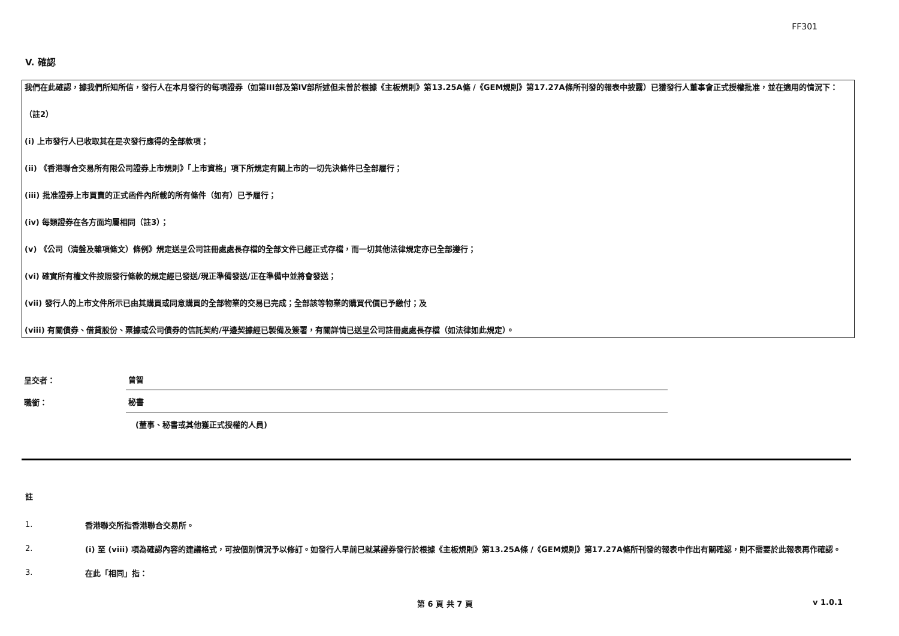FF301
V. 確認
我們在此確認，據我們所知所信，發行人在本月發行的每項證券（如第III部及第IV部所述但未曾於根據《主板規則》第13.25A條 /《GEM規則》第17.27A條所刊發的報表中披露）已獲發行人董事會正式授權批准，並在適用的情況下：
（註2）
(i) 上市發行人已收取其在是次發行應得的全部款項；
(ii) 《香港聯合交易所有限公司證券上市規則》「上市資格」項下所規定有關上市的一切先決條件已全部履行；
(iii) 批准證券上市買賣的正式函件內所載的所有條件（如有）已予履行；
(iv) 每類證券在各方面均屬相同（註3）；
(v) 《公司（清盤及雜項條文）條例》規定送呈公司註冊處處長存檔的全部文件已經正式存檔，而一切其他法律規定亦已全部遵行；
(vi) 確實所有權文件按照發行條款的規定經已發送/現正準備發送/正在準備中並將會發送；
(vii) 發行人的上市文件所示已由其購買或同意購買的全部物業的交易已完成；全部該等物業的購買代價已予繳付；及
(viii) 有關債券、借貸股份、票據或公司債券的信託契約/平邊契據經已製備及簽署，有關詳情已送呈公司註冊處處長存檔（如法律如此規定）。
呈交者：
曾智
職銜：
秘書
(董事、秘書或其他獲正式授權的人員)
註
1.
香港聯交所指香港聯合交易所。
2.
(i) 至 (viii) 項為確認內容的建議格式，可按個別情況予以修訂。如發行人早前已就某證券發行於根據《主板規則》第13.25A條 /《GEM規則》第17.27A條所刊發的報表中作出有關確認，則不需要於此報表再作確認。
3.
在此「相同」指：
第 6 頁 共 7 頁 v 1.0.1